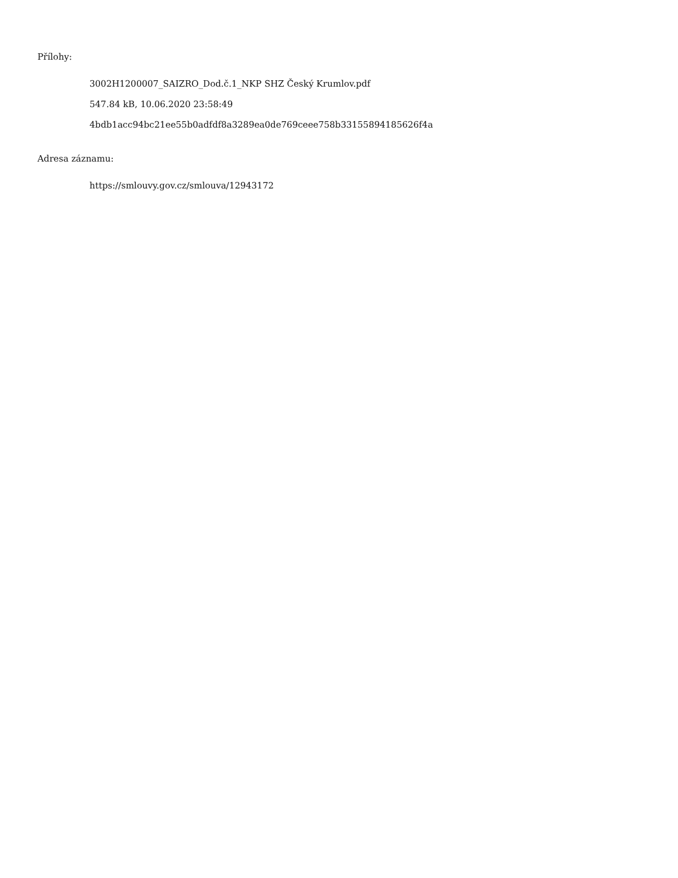Přílohy:
3002H1200007_SAIZRO_Dod.č.1_NKP SHZ Český Krumlov.pdf
547.84 kB, 10.06.2020 23:58:49
4bdb1acc94bc21ee55b0adfdf8a3289ea0de769ceee758b331558941856​26f4a
Adresa záznamu:
https://smlouvy.gov.cz/smlouva/12943172